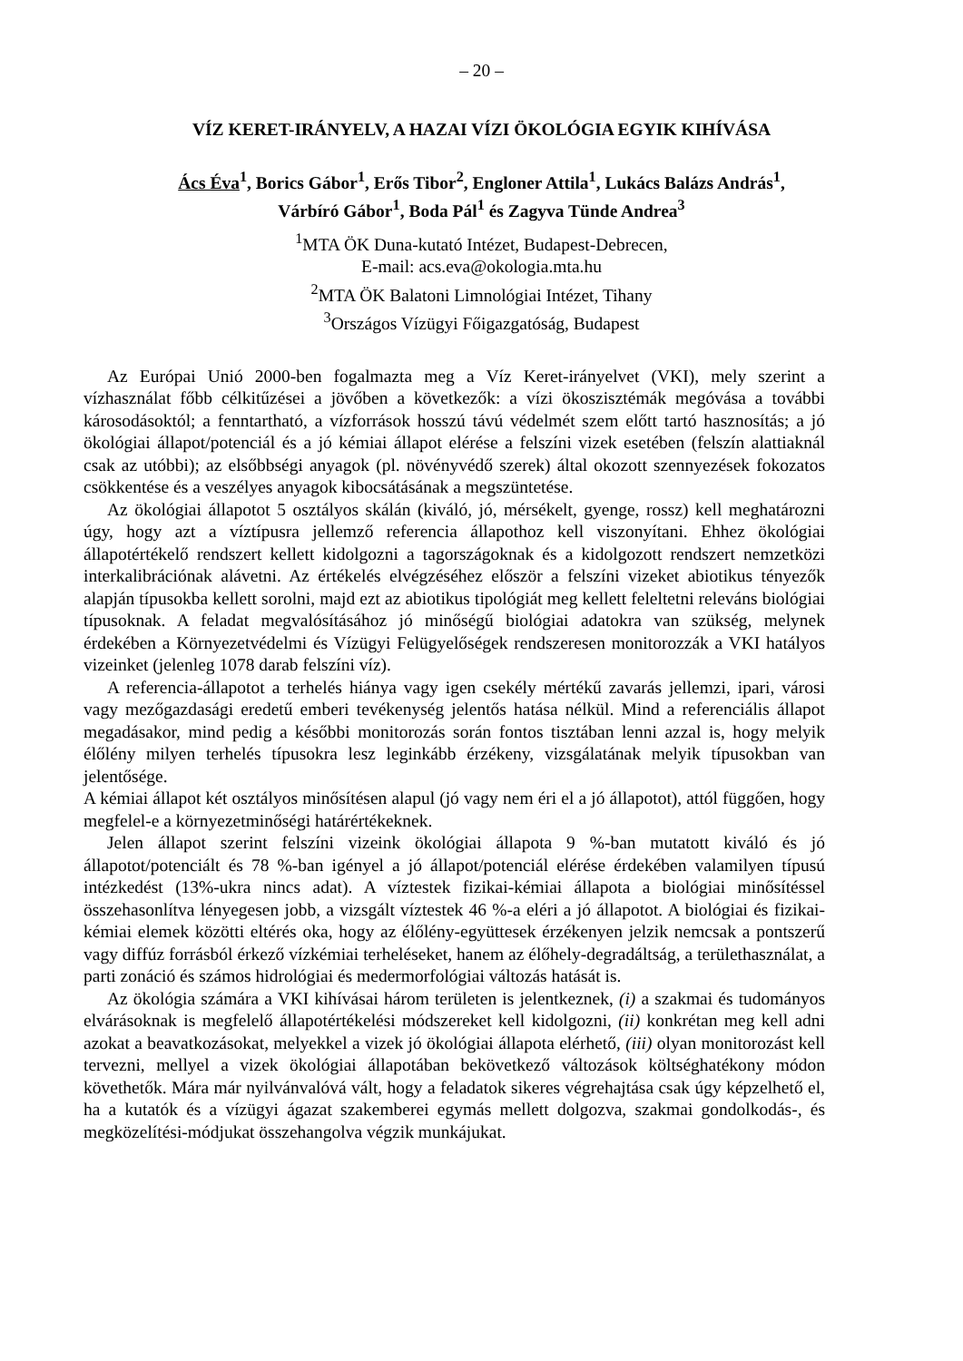– 20 –
VÍZ KERET-IRÁNYELV, A HAZAI VÍZI ÖKOLÓGIA EGYIK KIHÍVÁSA
Ács Éva<sup>1</sup>, Borics Gábor<sup>1</sup>, Erős Tibor<sup>2</sup>, Engloner Attila<sup>1</sup>, Lukács Balázs András<sup>1</sup>,
Várbíró Gábor<sup>1</sup>, Boda Pál<sup>1</sup> és Zagyva Tünde Andrea<sup>3</sup>
<sup>1</sup> MTA ÖK Duna-kutató Intézet, Budapest-Debrecen,
E-mail: acs.eva@okologia.mta.hu
<sup>2</sup> MTA ÖK Balatoni Limnológiai Intézet, Tihany
<sup>3</sup> Országos Vízügyi Főigazgatóság, Budapest
Az Európai Unió 2000-ben fogalmazta meg a Víz Keret-irányelvet (VKI), mely szerint a vízhasználat főbb célkitűzései a jövőben a következők: a vízi ökoszisztémák megóvása a további károsodásoktól; a fenntartható, a vízforrások hosszú távú védelmét szem előtt tartó hasznosítás; a jó ökológiai állapot/potenciál és a jó kémiai állapot elérése a felszíni vizek esetében (felszín alattiaknál csak az utóbbi); az elsőbbségi anyagok (pl. növényvédő szerek) által okozott szennyezések fokozatos csökkentése és a veszélyes anyagok kibocsátásának a megszüntetése.
Az ökológiai állapotot 5 osztályos skálán (kiváló, jó, mérsékelt, gyenge, rossz) kell meghatározni úgy, hogy azt a víztípusra jellemző referencia állapothoz kell viszonyítani. Ehhez ökológiai állapotértékelő rendszert kellett kidolgozni a tagországoknak és a kidolgozott rendszert nemzetközi interkalibrációnak alávetni. Az értékelés elvégzéséhez először a felszíni vizeket abiotikus tényezők alapján típusokba kellett sorolni, majd ezt az abiotikus tipológiát meg kellett feleltetni releváns biológiai típusoknak. A feladat megvalósításához jó minőségű biológiai adatokra van szükség, melynek érdekében a Környezetvédelmi és Vízügyi Felügyelőségek rendszeresen monitorozzák a VKI hatályos vizeinket (jelenleg 1078 darab felszíni víz).
A referencia-állapotot a terhelés hiánya vagy igen csekély mértékű zavarás jellemzi, ipari, városi vagy mezőgazdasági eredetű emberi tevékenység jelentős hatása nélkül. Mind a referenciális állapot megadásakor, mind pedig a későbbi monitorozás során fontos tisztában lenni azzal is, hogy melyik élőlény milyen terhelés típusokra lesz leginkább érzékeny, vizsgálatának melyik típusokban van jelentősége.
A kémiai állapot két osztályos minősítésen alapul (jó vagy nem éri el a jó állapotot), attól függően, hogy megfelel-e a környezetminőségi határértékeknek.
Jelen állapot szerint felszíni vizeink ökológiai állapota 9 %-ban mutatott kiváló és jó állapotot/potenciált és 78 %-ban igényel a jó állapot/potenciál elérése érdekében valamilyen típusú intézkedést (13%-ukra nincs adat). A víztestek fizikai-kémiai állapota a biológiai minősítéssel összehasonlítva lényegesen jobb, a vizsgált víztestek 46 %-a eléri a jó állapotot. A biológiai és fizikai-kémiai elemek közötti eltérés oka, hogy az élőlény-együttesek érzékenyen jelzik nemcsak a pontszerű vagy diffúz forrásból érkező vízkémiai terheléseket, hanem az élőhely-degradáltság, a területhasználat, a parti zonáció és számos hidrológiai és medermorfológiai változás hatását is.
Az ökológia számára a VKI kihívásai három területen is jelentkeznek, (i) a szakmai és tudományos elvárásoknak is megfelelő állapotértékelési módszereket kell kidolgozni, (ii) konkrétan meg kell adni azokat a beavatkozásokat, melyekkel a vizek jó ökológiai állapota elérhető, (iii) olyan monitorozást kell tervezni, mellyel a vizek ökológiai állapotában bekövetkező változások költséghatékony módon követhetők. Mára már nyilvánvalóvá vált, hogy a feladatok sikeres végrehajtása csak úgy képzelhető el, ha a kutatók és a vízügyi ágazat szakemberei egymás mellett dolgozva, szakmai gondolkodás-, és megközelítési-módjukat összehangolva végzik munkájukat.